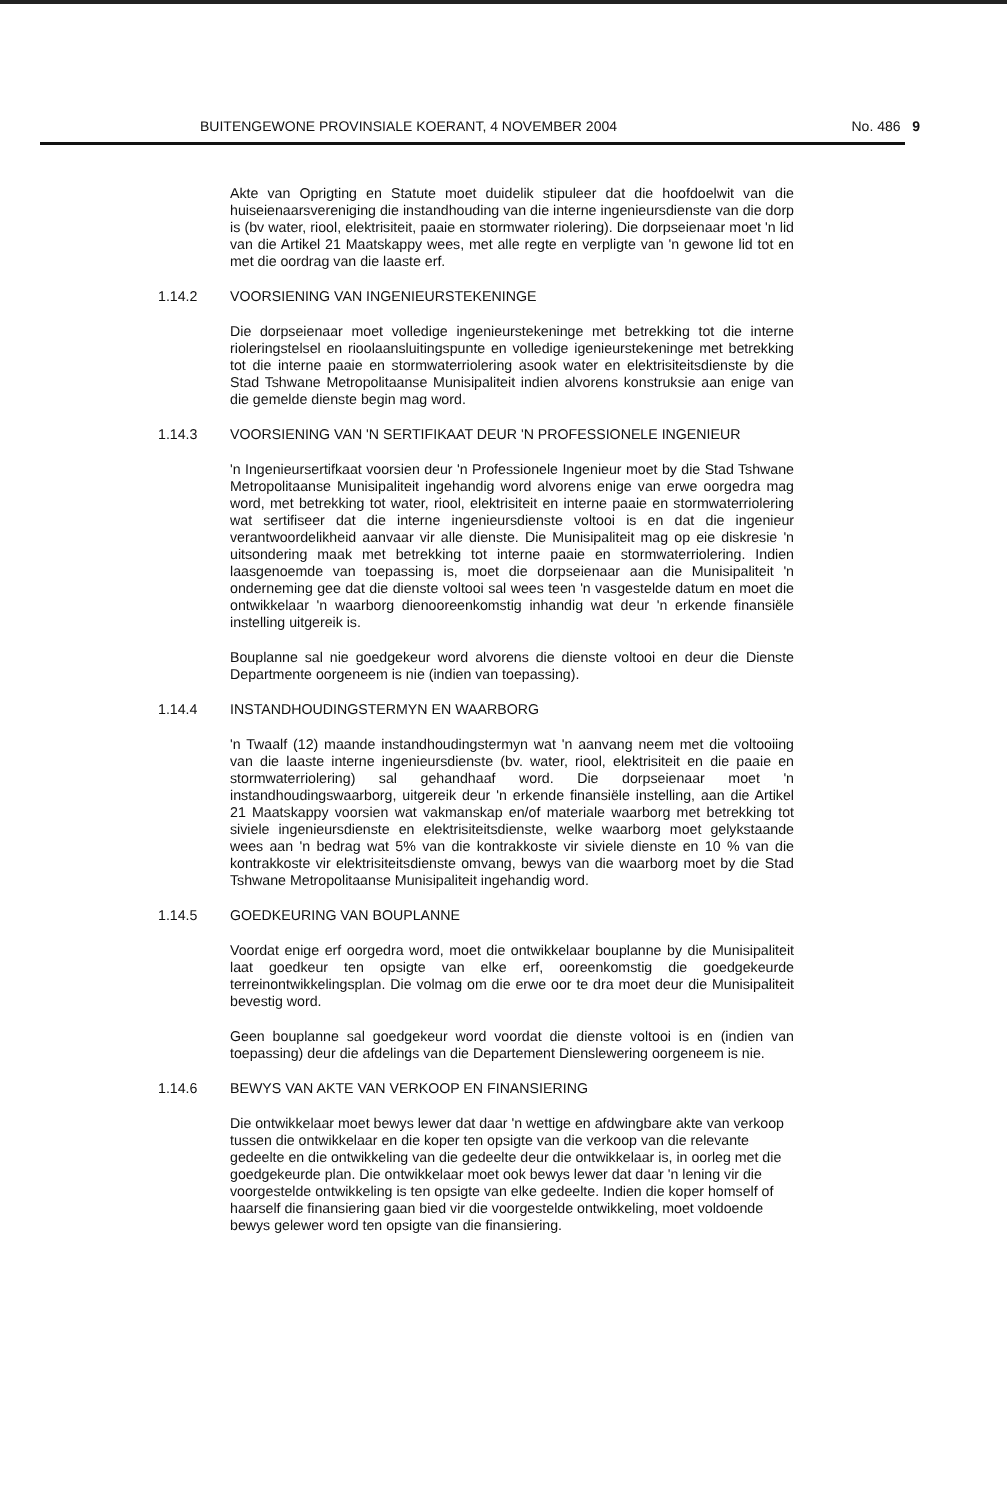BUITENGEWONE PROVINSIALE KOERANT, 4 NOVEMBER 2004 No. 486 9
Akte van Oprigting en Statute moet duidelik stipuleer dat die hoofdoelwit van die huiseienaarsvereniging die instandhouding van die interne ingenieursdienste van die dorp is (bv water, riool, elektrisiteit, paaie en stormwater riolering). Die dorpseienaar moet 'n lid van die Artikel 21 Maatskappy wees, met alle regte en verpligte van 'n gewone lid tot en met die oordrag van die laaste erf.
1.14.2 VOORSIENING VAN INGENIEURSTEKENINGE
Die dorpseienaar moet volledige ingenieurstekeninge met betrekking tot die interne rioleringstelsel en rioolaansluitingspunte en volledige igenieurstekeninge met betrekking tot die interne paaie en stormwaterriolering asook water en elektrisiteitsdienste by die Stad Tshwane Metropolitaanse Munisipaliteit indien alvorens konstruksie aan enige van die gemelde dienste begin mag word.
1.14.3 VOORSIENING VAN 'N SERTIFIKAAT DEUR 'N PROFESSIONELE INGENIEUR
'n Ingenieursertifkaat voorsien deur 'n Professionele Ingenieur moet by die Stad Tshwane Metropolitaanse Munisipaliteit ingehandig word alvorens enige van erwe oorgedra mag word, met betrekking tot water, riool, elektrisiteit en interne paaie en stormwaterriolering wat sertifiseer dat die interne ingenieursdienste voltooi is en dat die ingenieur verantwoordelikheid aanvaar vir alle dienste. Die Munisipaliteit mag op eie diskresie 'n uitsondering maak met betrekking tot interne paaie en stormwaterriolering. Indien laasgenoemde van toepassing is, moet die dorpseienaar aan die Munisipaliteit 'n onderneming gee dat die dienste voltooi sal wees teen 'n vasgestelde datum en moet die ontwikkelaar 'n waarborg dienooreenkomstig inhandig wat deur 'n erkende finansiële instelling uitgereik is.
Bouplanne sal nie goedgekeur word alvorens die dienste voltooi en deur die Dienste Departmente oorgeneem is nie (indien van toepassing).
1.14.4 INSTANDHOUDINGSTERMYN EN WAARBORG
'n Twaalf (12) maande instandhoudingstermyn wat 'n aanvang neem met die voltooiing van die laaste interne ingenieursdienste (bv. water, riool, elektrisiteit en die paaie en stormwaterriolering) sal gehandhaaf word. Die dorpseienaar moet 'n instandhoudingswaarborg, uitgereik deur 'n erkende finansiële instelling, aan die Artikel 21 Maatskappy voorsien wat vakmanskap en/of materiale waarborg met betrekking tot siviele ingenieursdienste en elektrisiteitsdienste, welke waarborg moet gelykstaande wees aan 'n bedrag wat 5% van die kontrakkoste vir siviele dienste en 10 % van die kontrakkoste vir elektrisiteitsdienste omvang, bewys van die waarborg moet by die Stad Tshwane Metropolitaanse Munisipaliteit ingehandig word.
1.14.5 GOEDKEURING VAN BOUPLANNE
Voordat enige erf oorgedra word, moet die ontwikkelaar bouplanne by die Munisipaliteit laat goedkeur ten opsigte van elke erf, ooreenkomstig die goedgekeurde terreinontwikkelingsplan. Die volmag om die erwe oor te dra moet deur die Munisipaliteit bevestig word.
Geen bouplanne sal goedgekeur word voordat die dienste voltooi is en (indien van toepassing) deur die afdelings van die Departement Dienslewering oorgeneem is nie.
1.14.6 BEWYS VAN AKTE VAN VERKOOP EN FINANSIERING
Die ontwikkelaar moet bewys lewer dat daar 'n wettige en afdwingbare akte van verkoop tussen die ontwikkelaar en die koper ten opsigte van die verkoop van die relevante gedeelte en die ontwikkeling van die gedeelte deur die ontwikkelaar is, in oorleg met die goedgekeurde plan. Die ontwikkelaar moet ook bewys lewer dat daar 'n lening vir die voorgestelde ontwikkeling is ten opsigte van elke gedeelte. Indien die koper homself of haarself die finansiering gaan bied vir die voorgestelde ontwikkeling, moet voldoende bewys gelewer word ten opsigte van die finansiering.